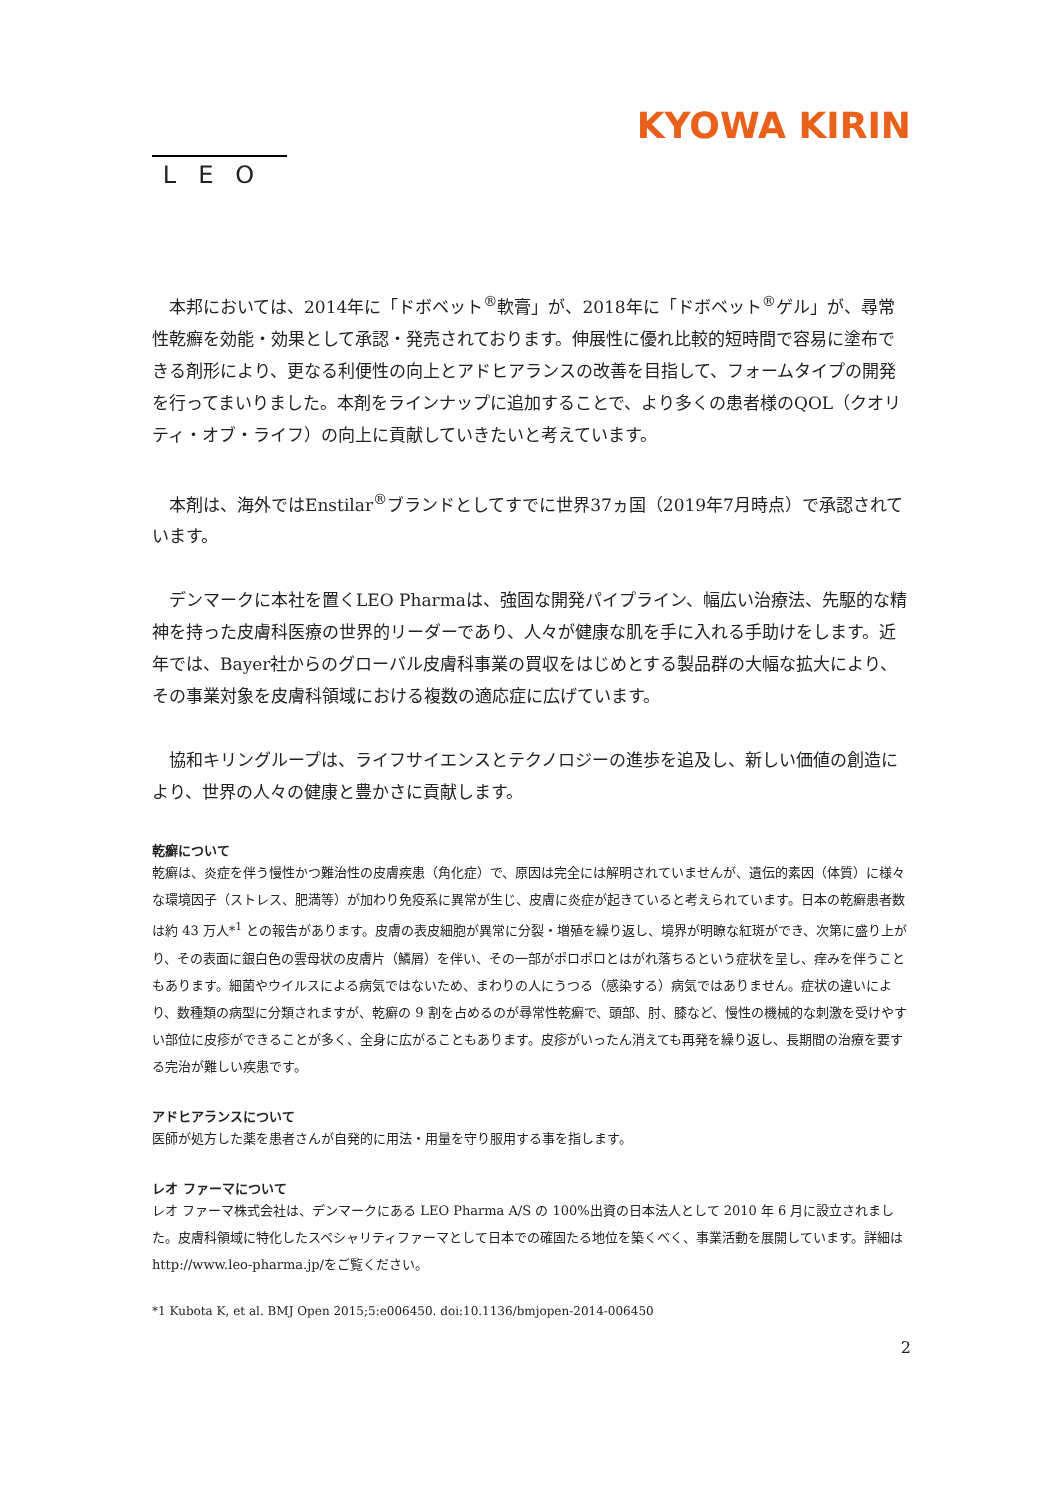LEO
KYOWA KIRIN
本邦においては、2014年に「ドボベット<sup>®</sup>軟膏」が、2018年に「ドボベット<sup>®</sup>ゲル」が、尋常性乾癬を効能・効果として承認・発売されております。伸展性に優れ比較的短時間で容易に塗布できる剤形により、更なる利便性の向上とアドヒアランスの改善を目指して、フォームタイプの開発を行ってまいりました。本剤をラインナップに追加することで、より多くの患者様のQOL（クオリティ・オブ・ライフ）の向上に貢献していきたいと考えています。
本剤は、海外ではEnstilar<sup>®</sup>ブランドとしてすでに世界37ヵ国（2019年7月時点）で承認されています。
デンマークに本社を置くLEO Pharmaは、強固な開発パイプライン、幅広い治療法、先駆的な精神を持った皮膚科医療の世界的リーダーであり、人々が健康な肌を手に入れる手助けをします。近年では、Bayer社からのグローバル皮膚科事業の買収をはじめとする製品群の大幅な拡大により、その事業対象を皮膚科領域における複数の適応症に広げています。
協和キリングループは、ライフサイエンスとテクノロジーの進歩を追及し、新しい価値の創造により、世界の人々の健康と豊かさに貢献します。
乾癬について
乾癬は、炎症を伴う慢性かつ難治性の皮膚疾患（角化症）で、原因は完全には解明されていませんが、遺伝的素因（体質）に様々な環境因子（ストレス、肥満等）が加わり免疫系に異常が生じ、皮膚に炎症が起きていると考えられています。日本の乾癬患者数は約 43 万人*<sup>1</sup> との報告があります。皮膚の表皮細胞が異常に分裂・増殖を繰り返し、境界が明瞭な紅斑ができ、次第に盛り上がり、その表面に銀白色の雲母状の皮膚片（鱗屑）を伴い、その一部がポロポロとはがれ落ちるという症状を呈し、痒みを伴うこともあります。細菌やウイルスによる病気ではないため、まわりの人にうつる（感染する）病気ではありません。症状の違いにより、数種類の病型に分類されますが、乾癬の 9 割を占めるのが尋常性乾癬で、頭部、肘、膝など、慢性の機械的な刺激を受けやすい部位に皮疹ができることが多く、全身に広がることもあります。皮疹がいったん消えても再発を繰り返し、長期間の治療を要する完治が難しい疾患です。
アドヒアランスについて
医師が処方した薬を患者さんが自発的に用法・用量を守り服用する事を指します。
レオ ファーマについて
レオ ファーマ株式会社は、デンマークにある LEO Pharma A/S の 100%出資の日本法人として 2010 年 6 月に設立されました。皮膚科領域に特化したスペシャリティファーマとして日本での確固たる地位を築くべく、事業活動を展開しています。詳細は http://www.leo-pharma.jp/をご覧ください。
*1 Kubota K, et al. BMJ Open 2015;5:e006450. doi:10.1136/bmjopen-2014-006450
2